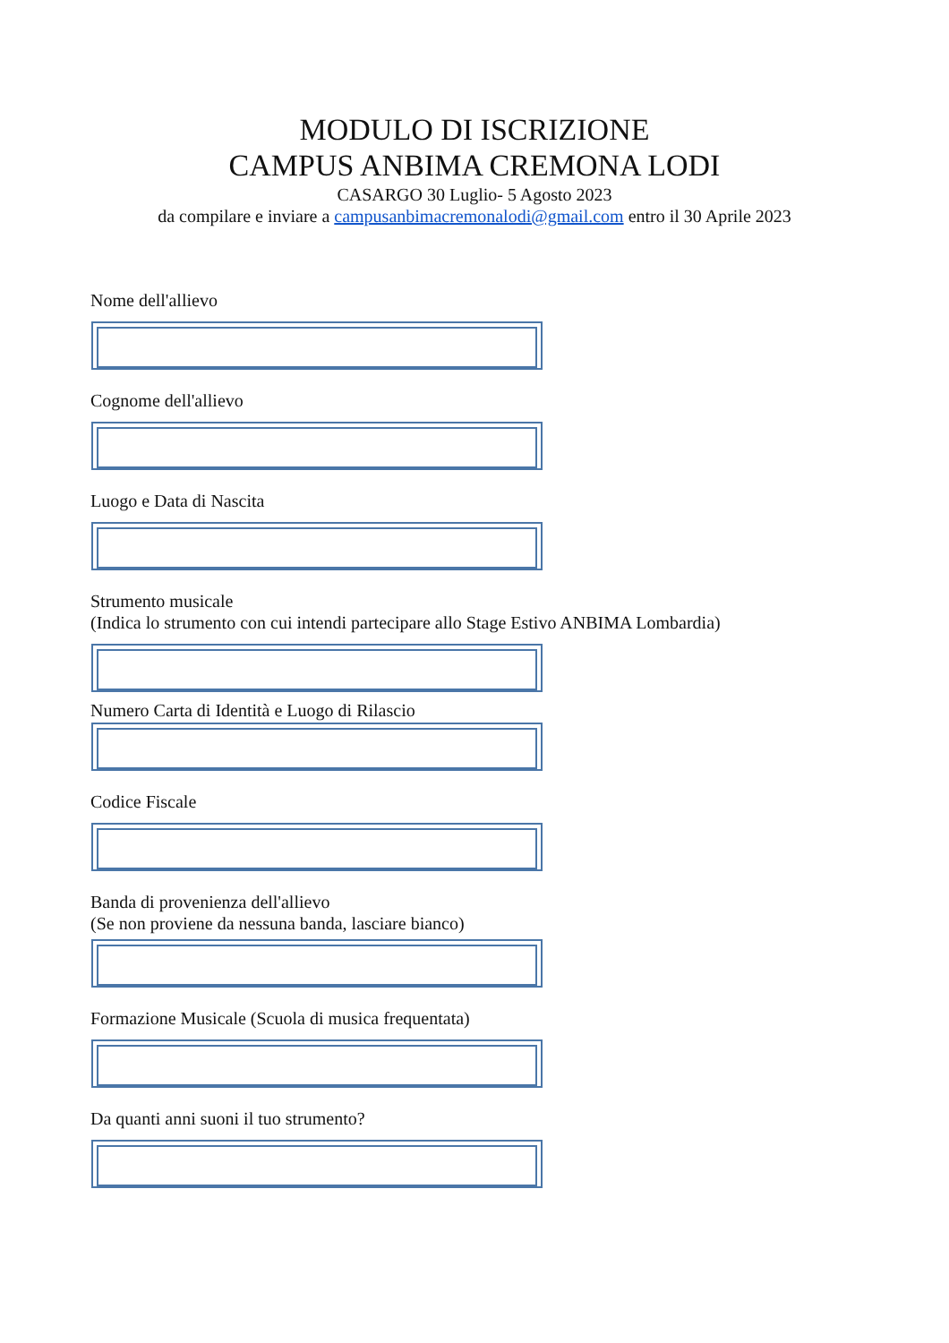MODULO DI ISCRIZIONE
CAMPUS ANBIMA CREMONA LODI
CASARGO 30 Luglio- 5 Agosto 2023
da compilare e inviare a campusanbimacremonalodi@gmail.com entro il 30 Aprile 2023
Nome dell'allievo
Cognome dell'allievo
Luogo e Data di Nascita
Strumento musicale
(Indica lo strumento con cui intendi partecipare allo Stage Estivo ANBIMA Lombardia)
Numero Carta di Identità e Luogo di Rilascio
Codice Fiscale
Banda di provenienza dell'allievo
(Se non proviene da nessuna banda, lasciare bianco)
Formazione Musicale (Scuola di musica frequentata)
Da quanti anni suoni il tuo strumento?